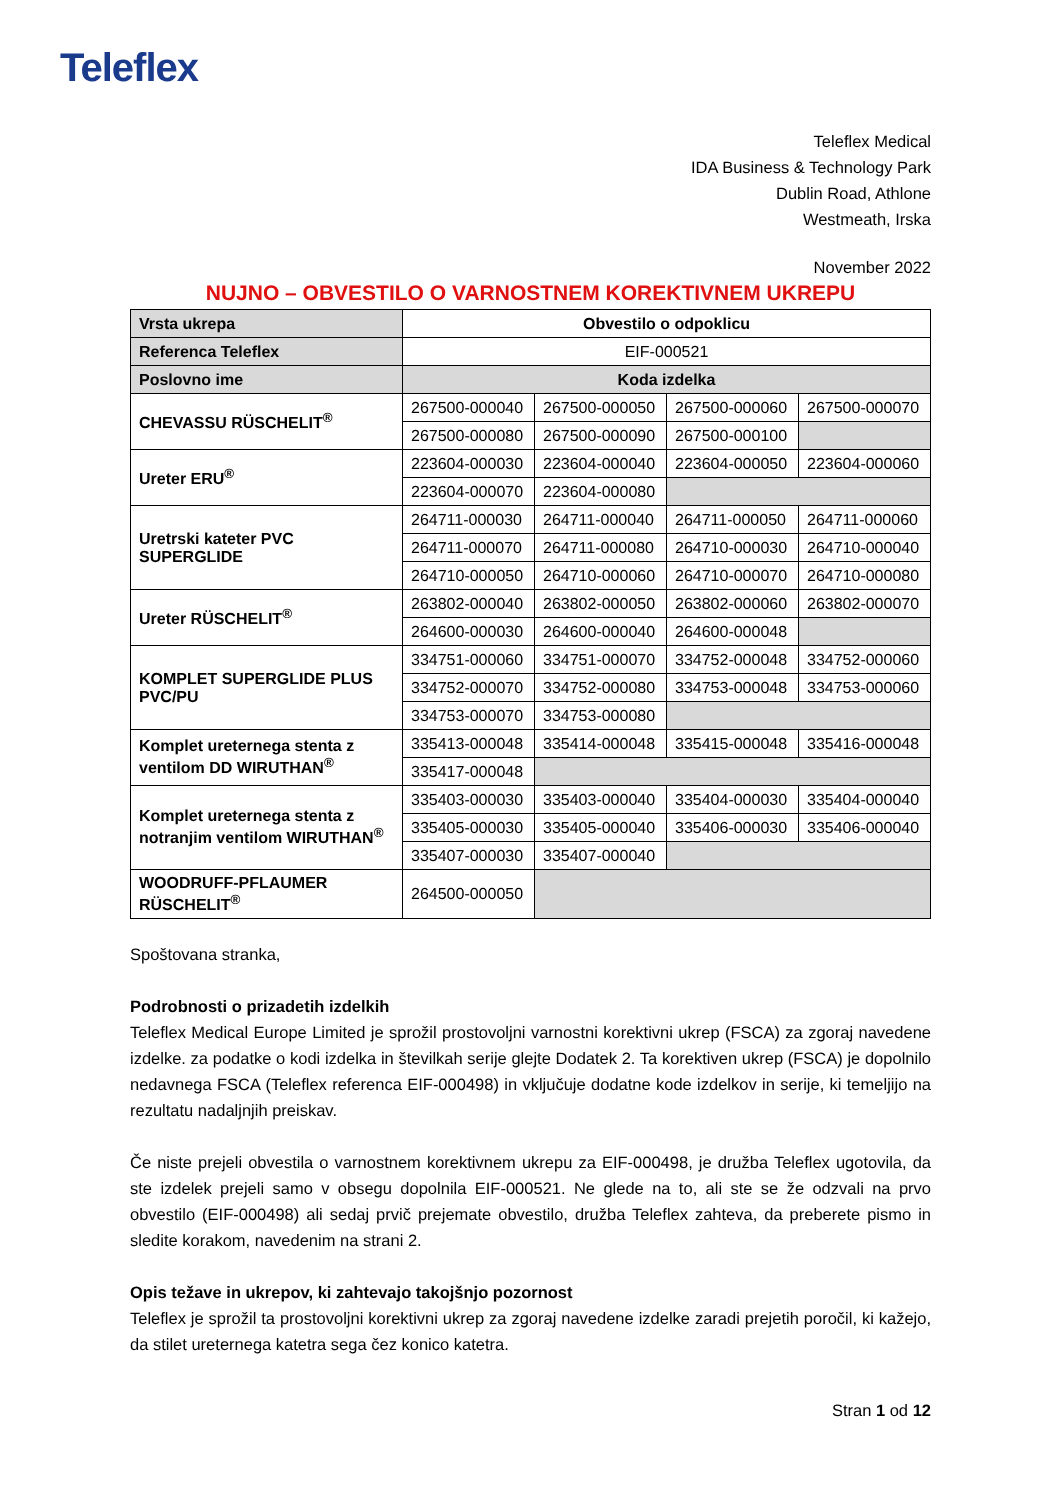Teleflex
Teleflex Medical
IDA Business & Technology Park
Dublin Road, Athlone
Westmeath, Irska
November 2022
NUJNO – OBVESTILO O VARNOSTNEM KOREKTIVNEM UKREPU
| Vrsta ukrepa | Obvestilo o odpoklicu | | | |
| Referenca Teleflex | EIF-000521 | | | |
| Poslovno ime | Koda izdelka | | | |
| CHEVASSU RÜSCHELIT<sup>®</sup> | 267500-000040 | 267500-000050 | 267500-000060 | 267500-000070 |
| | 267500-000080 | 267500-000090 | 267500-000100 | |
| Ureter ERU<sup>®</sup> | 223604-000030 | 223604-000040 | 223604-000050 | 223604-000060 |
| | 223604-000070 | 223604-000080 | | |
| Uretrski kateter PVC SUPERGLIDE | 264711-000030 | 264711-000040 | 264711-000050 | 264711-000060 |
| | 264711-000070 | 264711-000080 | 264710-000030 | 264710-000040 |
| | 264710-000050 | 264710-000060 | 264710-000070 | 264710-000080 |
| Ureter RÜSCHELIT<sup>®</sup> | 263802-000040 | 263802-000050 | 263802-000060 | 263802-000070 |
| | 264600-000030 | 264600-000040 | 264600-000048 | |
| KOMPLET SUPERGLIDE PLUS PVC/PU | 334751-000060 | 334751-000070 | 334752-000048 | 334752-000060 |
| | 334752-000070 | 334752-000080 | 334753-000048 | 334753-000060 |
| | 334753-000070 | 334753-000080 | | |
| Komplet ureternega stenta z ventilom DD WIRUTHAN<sup>®</sup> | 335413-000048 | 335414-000048 | 335415-000048 | 335416-000048 |
| | 335417-000048 | | | |
| Komplet ureternega stenta z notranjim ventilom WIRUTHAN<sup>®</sup> | 335403-000030 | 335403-000040 | 335404-000030 | 335404-000040 |
| | 335405-000030 | 335405-000040 | 335406-000030 | 335406-000040 |
| | 335407-000030 | 335407-000040 | | |
| WOODRUFF-PFLAUMER RÜSCHELIT<sup>®</sup> | 264500-000050 | | | |
Spoštovana stranka,
Podrobnosti o prizadetih izdelkih
Teleflex Medical Europe Limited je sprožil prostovoljni varnostni korektivni ukrep (FSCA) za zgoraj navedene izdelke. za podatke o kodi izdelka in številkah serije glejte Dodatek 2. Ta korektiven ukrep (FSCA) je dopolnilo nedavnega FSCA (Teleflex referenca EIF-000498) in vključuje dodatne kode izdelkov in serije, ki temeljijo na rezultatu nadaljnjih preiskav.
Če niste prejeli obvestila o varnostnem korektivnem ukrepu za EIF-000498, je družba Teleflex ugotovila, da ste izdelek prejeli samo v obsegu dopolnila EIF-000521. Ne glede na to, ali ste se že odzvali na prvo obvestilo (EIF-000498) ali sedaj prvič prejemate obvestilo, družba Teleflex zahteva, da preberete pismo in sledite korakom, navedenim na strani 2.
Opis težave in ukrepov, ki zahtevajo takojšnjo pozornost
Teleflex je sprožil ta prostovoljni korektivni ukrep za zgoraj navedene izdelke zaradi prejetih poročil, ki kažejo, da stilet ureternega katetra sega čez konico katetra.
Stran 1 od 12